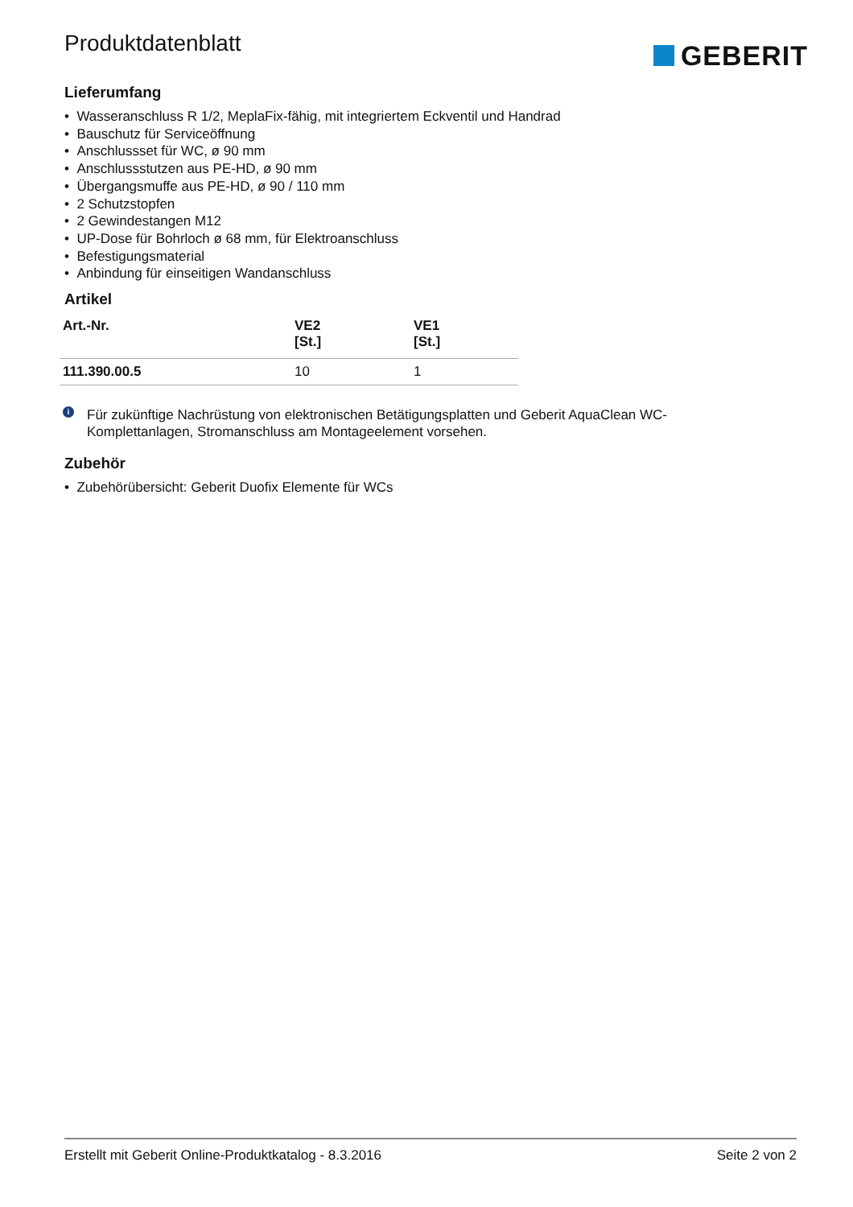Produktdatenblatt
GEBERIT
Lieferumfang
• Wasseranschluss R 1/2, MeplaFix-fähig, mit integriertem Eckventil und Handrad
• Bauschutz für Serviceöffnung
• Anschlussset für WC, ø 90 mm
• Anschlussstutzen aus PE-HD, ø 90 mm
• Übergangsmuffe aus PE-HD, ø 90 / 110 mm
• 2 Schutzstopfen
• 2 Gewindestangen M12
• UP-Dose für Bohrloch ø 68 mm, für Elektroanschluss
• Befestigungsmaterial
• Anbindung für einseitigen Wandanschluss
Artikel
| Art.-Nr. | VE2 [St.] | VE1 [St.] |
| --- | --- | --- |
| 111.390.00.5 | 10 | 1 |
i
Für zukünftige Nachrüstung von elektronischen Betätigungsplatten und Geberit AquaClean WC-Komplettanlagen, Stromanschluss am Montageelement vorsehen.
Zubehör
• Zubehörübersicht: Geberit Duofix Elemente für WCs
Erstellt mit Geberit Online-Produktkatalog - 8.3.2016 Seite 2 von 2